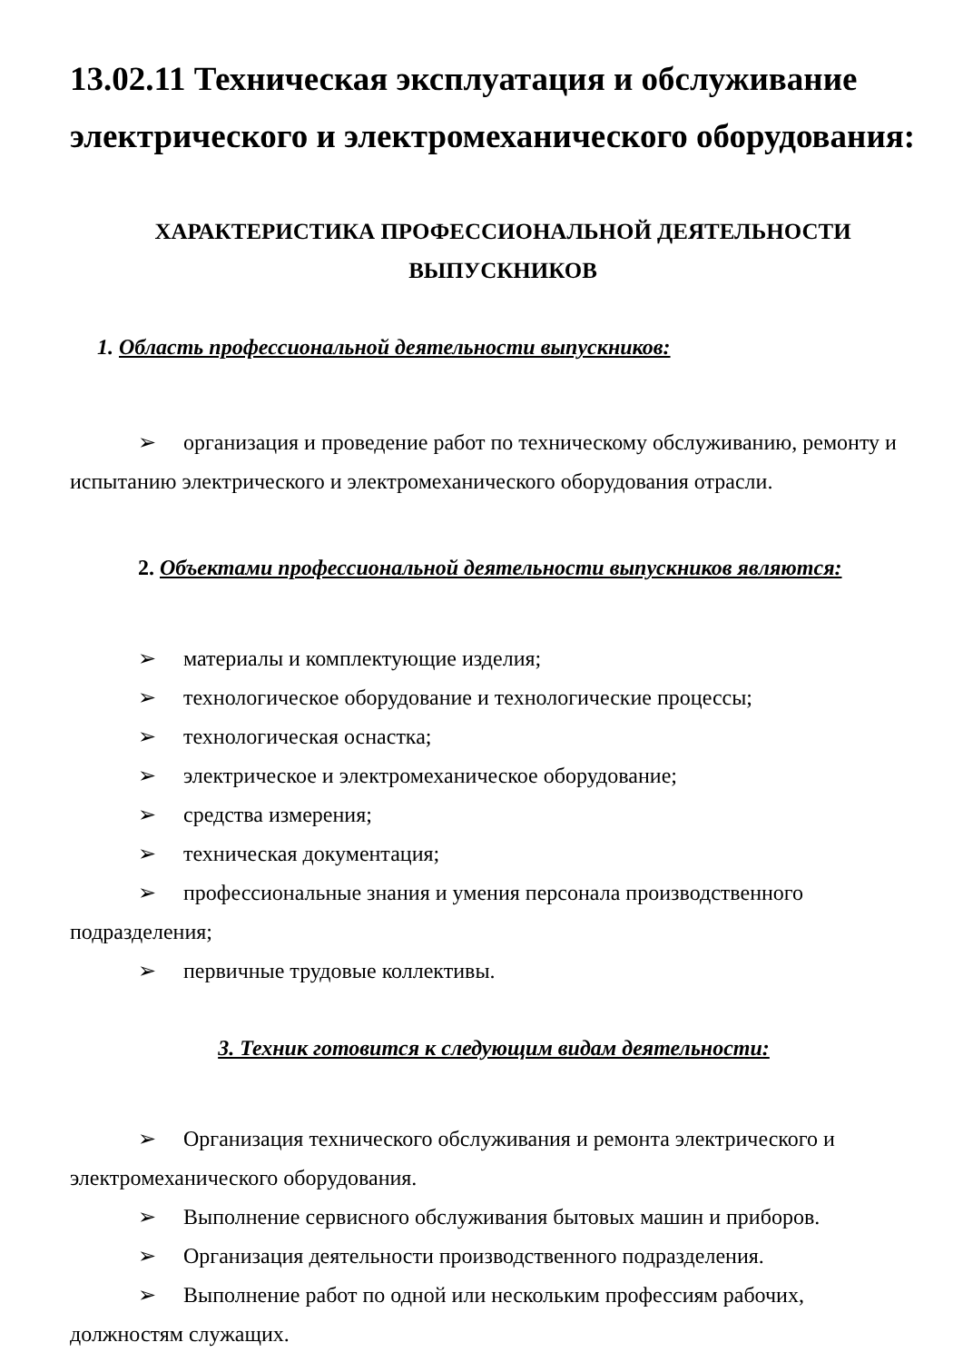13.02.11 Техническая эксплуатация и обслуживание электрического и электромеханического оборудования:
ХАРАКТЕРИСТИКА ПРОФЕССИОНАЛЬНОЙ ДЕЯТЕЛЬНОСТИ ВЫПУСКНИКОВ
1. Область профессиональной деятельности выпускников:
➢ организация и проведение работ по техническому обслуживанию, ремонту и испытанию электрического и электромеханического оборудования отрасли.
2. Объектами профессиональной деятельности выпускников являются:
➢ материалы и комплектующие изделия;
➢ технологическое оборудование и технологические процессы;
➢ технологическая оснастка;
➢ электрическое и электромеханическое оборудование;
➢ средства измерения;
➢ техническая документация;
➢ профессиональные знания и умения персонала производственного подразделения;
➢ первичные трудовые коллективы.
3. Техник готовится к следующим видам деятельности:
➢ Организация технического обслуживания и ремонта электрического и электромеханического оборудования.
➢ Выполнение сервисного обслуживания бытовых машин и приборов.
➢ Организация деятельности производственного подразделения.
➢ Выполнение работ по одной или нескольким профессиям рабочих, должностям служащих.